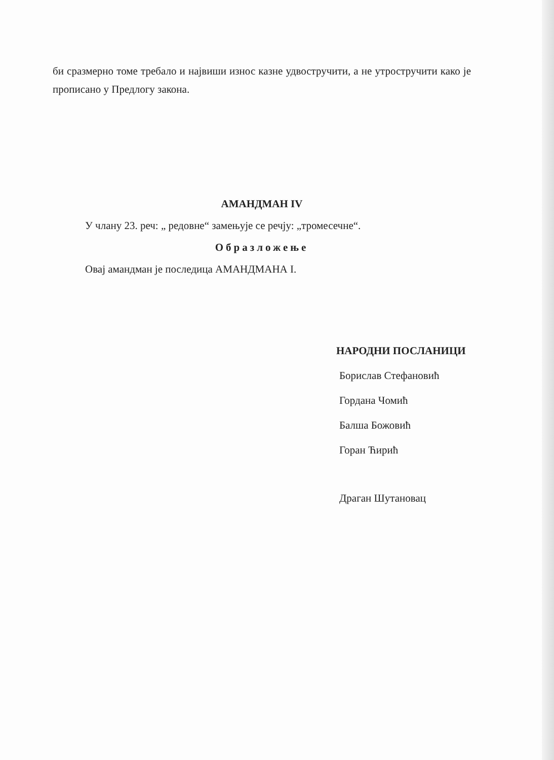би сразмерно томе требало и највиши износ казне удвостручити, а не утростручити како је прописано у Предлогу закона.
АМАНДМАН IV
У члану 23. реч: „ редовне“ замењује се речју: „тромесечне“.
Образложење
Овај амандман је последица АМАНДМАНА I.
НАРОДНИ ПОСЛАНИЦИ
Борислав Стефановић
Гордана Чомић
Балша Божовић
Горан Ћирић
Драган Шутановац